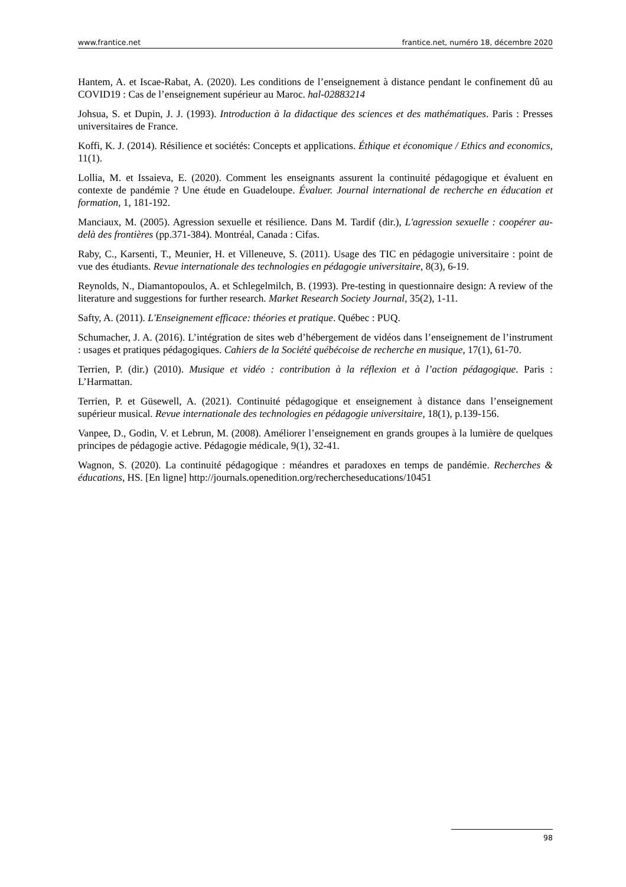www.frantice.net frantice.net, numéro 18, décembre 2020
Hantem, A. et Iscae-Rabat, A. (2020). Les conditions de l’enseignement à distance pendant le confinement dû au COVID19 : Cas de l’enseignement supérieur au Maroc. hal-02883214
Johsua, S. et Dupin, J. J. (1993). Introduction à la didactique des sciences et des mathématiques. Paris : Presses universitaires de France.
Koffi, K. J. (2014). Résilience et sociétés: Concepts et applications. Éthique et économique / Ethics and economics, 11(1).
Lollia, M. et Issaieva, E. (2020). Comment les enseignants assurent la continuité pédagogique et évaluent en contexte de pandémie ? Une étude en Guadeloupe. Évaluer. Journal international de recherche en éducation et formation, 1, 181-192.
Manciaux, M. (2005). Agression sexuelle et résilience. Dans M. Tardif (dir.), L'agression sexuelle : coopérer au-delà des frontières (pp.371-384). Montréal, Canada : Cifas.
Raby, C., Karsenti, T., Meunier, H. et Villeneuve, S. (2011). Usage des TIC en pédagogie universitaire : point de vue des étudiants. Revue internationale des technologies en pédagogie universitaire, 8(3), 6-19.
Reynolds, N., Diamantopoulos, A. et Schlegelmilch, B. (1993). Pre-testing in questionnaire design: A review of the literature and suggestions for further research. Market Research Society Journal, 35(2), 1-11.
Safty, A. (2011). L'Enseignement efficace: théories et pratique. Québec : PUQ.
Schumacher, J. A. (2016). L’intégration de sites web d’hébergement de vidéos dans l’enseignement de l’instrument : usages et pratiques pédagogiques. Cahiers de la Société québécoise de recherche en musique, 17(1), 61-70.
Terrien, P. (dir.) (2010). Musique et vidéo : contribution à la réflexion et à l’action pédagogique. Paris : L’Harmattan.
Terrien, P. et Güsewell, A. (2021). Continuité pédagogique et enseignement à distance dans l’enseignement supérieur musical. Revue internationale des technologies en pédagogie universitaire, 18(1), p.139-156.
Vanpee, D., Godin, V. et Lebrun, M. (2008). Améliorer l’enseignement en grands groupes à la lumière de quelques principes de pédagogie active. Pédagogie médicale, 9(1), 32-41.
Wagnon, S. (2020). La continuité pédagogique : méandres et paradoxes en temps de pandémie. Recherches & éducations, HS. [En ligne] http://journals.openedition.org/rechercheseducations/10451
98